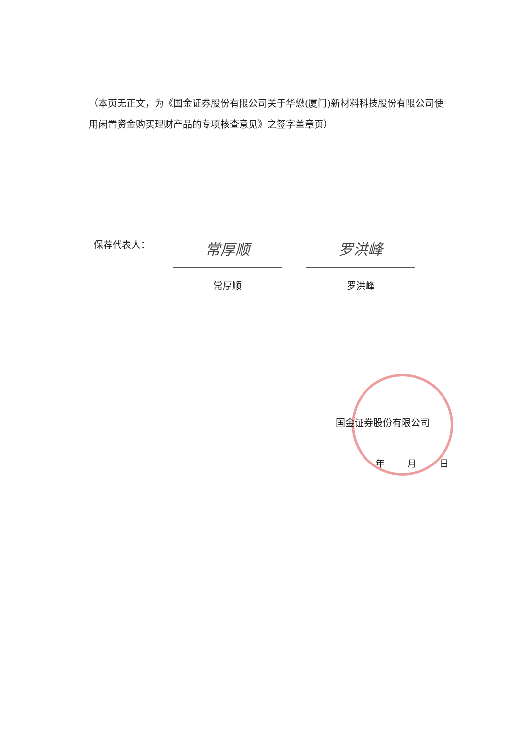（本页无正文，为《国金证券股份有限公司关于华懋(厦门)新材料科技股份有限公司使用闲置资金购买理财产品的专项核查意见》之签字盖章页）
保荐代表人：
常厚顺
常厚顺
罗洪峰
罗洪峰
国金证券股份有限公司
年 月 日